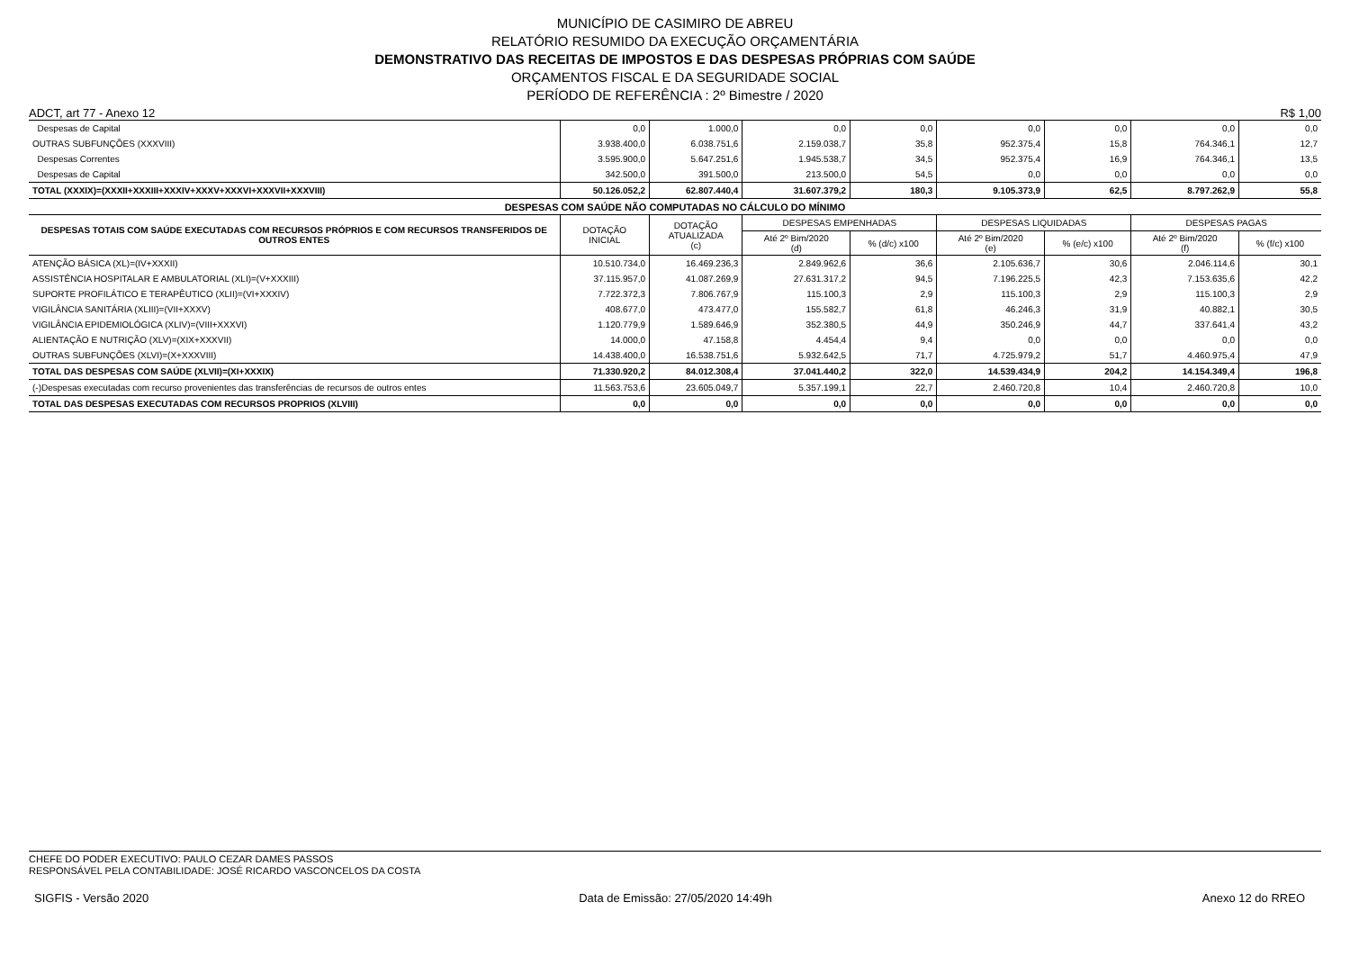MUNICÍPIO DE CASIMIRO DE ABREU
RELATÓRIO RESUMIDO DA EXECUÇÃO ORÇAMENTÁRIA
DEMONSTRATIVO DAS RECEITAS DE IMPOSTOS E DAS DESPESAS PRÓPRIAS COM SAÚDE
ORÇAMENTOS FISCAL E DA SEGURIDADE SOCIAL
PERÍODO DE REFERÊNCIA : 2º Bimestre / 2020
ADCT, art 77 - Anexo 12 R$ 1,00
| Despesas de Capital | 0,0 | 1.000,0 | 0,0 | 0,0 | 0,0 | 0,0 | 0,0 | 0,0 |
| OUTRAS SUBFUNÇÕES (XXXVIII) | 3.938.400,0 | 6.038.751,6 | 2.159.038,7 | 35,8 | 952.375,4 | 15,8 | 764.346,1 | 12,7 |
| Despesas Correntes | 3.595.900,0 | 5.647.251,6 | 1.945.538,7 | 34,5 | 952.375,4 | 16,9 | 764.346,1 | 13,5 |
| Despesas de Capital | 342.500,0 | 391.500,0 | 213.500,0 | 54,5 | 0,0 | 0,0 | 0,0 | 0,0 |
| TOTAL (XXXIX)=(XXXII+XXXIII+XXXIV+XXXV+XXXVI+XXXVII+XXXVIII) | 50.126.052,2 | 62.807.440,4 | 31.607.379,2 | 180,3 | 9.105.373,9 | 62,5 | 8.797.262,9 | 55,8 |
| DESPESAS COM SAÚDE NÃO COMPUTADAS NO CÁLCULO DO MÍNIMO | | | | | | | | |
| DESPESAS TOTAIS COM SAÚDE EXECUTADAS COM RECURSOS PRÓPRIOS E COM RECURSOS TRANSFERIDOS DE OUTROS ENTES | DOTAÇÃO INICIAL | DOTAÇÃO ATUALIZADA (c) | DESPESAS EMPENHADAS | | DESPESAS LIQUIDADAS | | DESPESAS PAGAS | |
| | | | Até 2º Bim/2020 (d) | % (d/c) x100 | Até 2º Bim/2020 (e) | % (e/c) x100 | Até 2º Bim/2020 (f) | % (f/c) x100 |
| ATENÇÃO BÁSICA (XL)=(IV+XXXII) | 10.510.734,0 | 16.469.236,3 | 2.849.962,6 | 36,6 | 2.105.636,7 | 30,6 | 2.046.114,6 | 30,1 |
| ASSISTÊNCIA HOSPITALAR E AMBULATORIAL (XLI)=(V+XXXIII) | 37.115.957,0 | 41.087.269,9 | 27.631.317,2 | 94,5 | 7.196.225,5 | 42,3 | 7.153.635,6 | 42,2 |
| SUPORTE PROFILÁTICO E TERAPÊUTICO (XLII)=(VI+XXXIV) | 7.722.372,3 | 7.806.767,9 | 115.100,3 | 2,9 | 115.100,3 | 2,9 | 115.100,3 | 2,9 |
| VIGILÂNCIA SANITÁRIA (XLIII)=(VII+XXXV) | 408.677,0 | 473.477,0 | 155.582,7 | 61,8 | 46.246,3 | 31,9 | 40.882,1 | 30,5 |
| VIGILÂNCIA EPIDEMIOLÓGICA (XLIV)=(VIII+XXXVI) | 1.120.779,9 | 1.589.646,9 | 352.380,5 | 44,9 | 350.246,9 | 44,7 | 337.641,4 | 43,2 |
| ALIENTAÇÃO E NUTRIÇÃO (XLV)=(XIX+XXXVII) | 14.000,0 | 47.158,8 | 4.454,4 | 9,4 | 0,0 | 0,0 | 0,0 | 0,0 |
| OUTRAS SUBFUNÇÕES (XLVI)=(X+XXXVIII) | 14.438.400,0 | 16.538.751,6 | 5.932.642,5 | 71,7 | 4.725.979,2 | 51,7 | 4.460.975,4 | 47,9 |
| TOTAL DAS DESPESAS COM SAÚDE (XLVII)=(XI+XXXIX) | 71.330.920,2 | 84.012.308,4 | 37.041.440,2 | 322,0 | 14.539.434,9 | 204,2 | 14.154.349,4 | 196,8 |
| (-)Despesas executadas com recurso provenientes das transferências de recursos de outros entes | 11.563.753,6 | 23.605.049,7 | 5.357.199,1 | 22,7 | 2.460.720,8 | 10,4 | 2.460.720,8 | 10,0 |
| TOTAL DAS DESPESAS EXECUTADAS COM RECURSOS PROPRIOS (XLVIII) | 0,0 | 0,0 | 0,0 | 0,0 | 0,0 | 0,0 | 0,0 | 0,0 |
CHEFE DO PODER EXECUTIVO: PAULO CEZAR DAMES PASSOS
RESPONSÁVEL PELA CONTABILIDADE: JOSÉ RICARDO VASCONCELOS DA COSTA
SIGFIS - Versão 2020 Data de Emissão: 27/05/2020 14:49h Anexo 12 do RREO